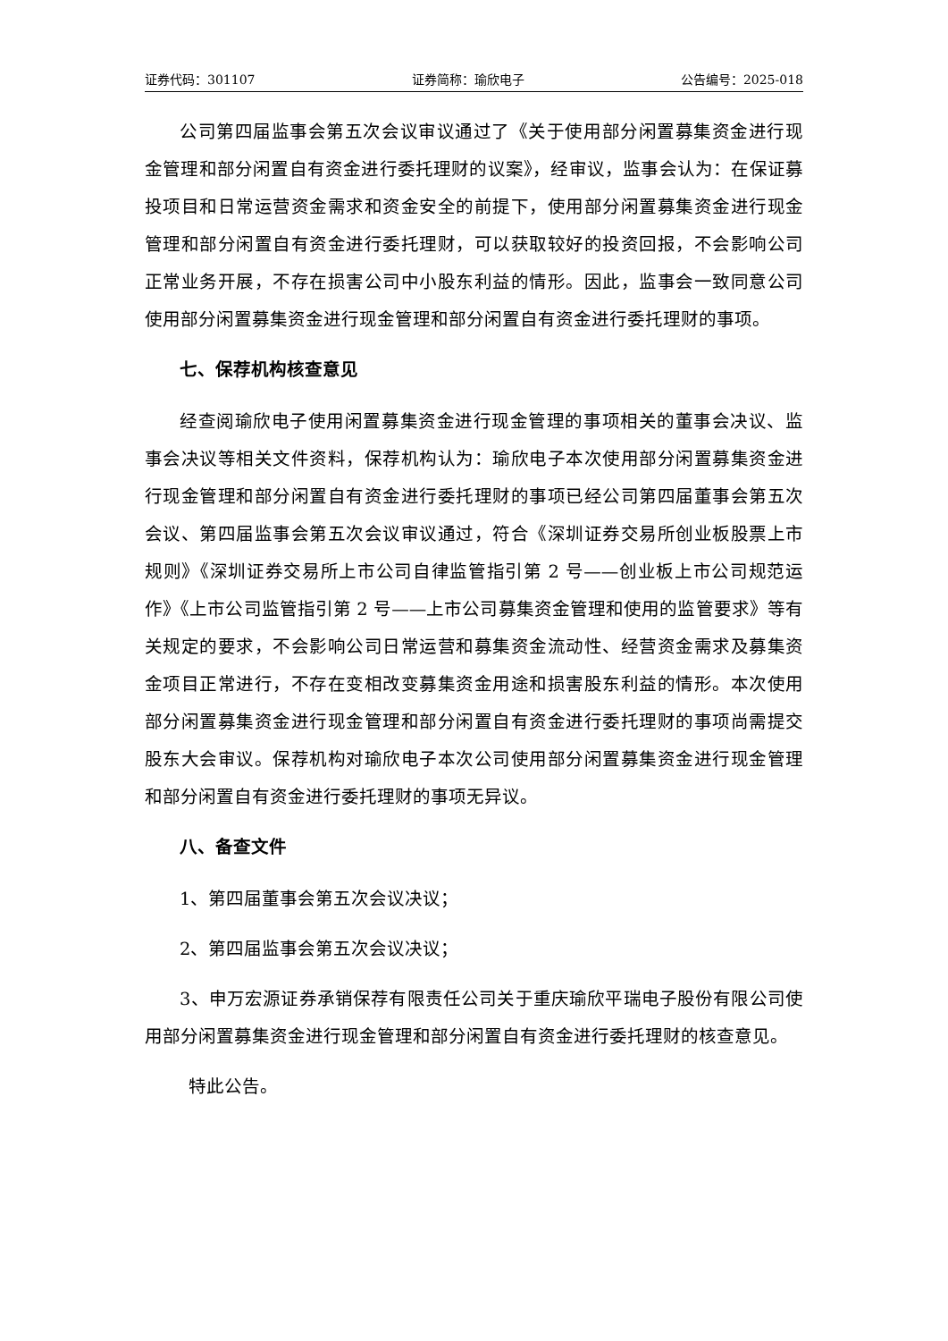证券代码：301107 证券简称：瑜欣电子 公告编号：2025-018
公司第四届监事会第五次会议审议通过了《关于使用部分闲置募集资金进行现金管理和部分闲置自有资金进行委托理财的议案》，经审议，监事会认为：在保证募投项目和日常运营资金需求和资金安全的前提下，使用部分闲置募集资金进行现金管理和部分闲置自有资金进行委托理财，可以获取较好的投资回报，不会影响公司正常业务开展，不存在损害公司中小股东利益的情形。因此，监事会一致同意公司使用部分闲置募集资金进行现金管理和部分闲置自有资金进行委托理财的事项。
七、保荐机构核查意见
经查阅瑜欣电子使用闲置募集资金进行现金管理的事项相关的董事会决议、监事会决议等相关文件资料，保荐机构认为：瑜欣电子本次使用部分闲置募集资金进行现金管理和部分闲置自有资金进行委托理财的事项已经公司第四届董事会第五次会议、第四届监事会第五次会议审议通过，符合《深圳证券交易所创业板股票上市规则》《深圳证券交易所上市公司自律监管指引第 2 号——创业板上市公司规范运作》《上市公司监管指引第 2 号——上市公司募集资金管理和使用的监管要求》等有关规定的要求，不会影响公司日常运营和募集资金流动性、经营资金需求及募集资金项目正常进行，不存在变相改变募集资金用途和损害股东利益的情形。本次使用部分闲置募集资金进行现金管理和部分闲置自有资金进行委托理财的事项尚需提交股东大会审议。保荐机构对瑜欣电子本次公司使用部分闲置募集资金进行现金管理和部分闲置自有资金进行委托理财的事项无异议。
八、备查文件
1、第四届董事会第五次会议决议；
2、第四届监事会第五次会议决议；
3、申万宏源证券承销保荐有限责任公司关于重庆瑜欣平瑞电子股份有限公司使用部分闲置募集资金进行现金管理和部分闲置自有资金进行委托理财的核查意见。
特此公告。